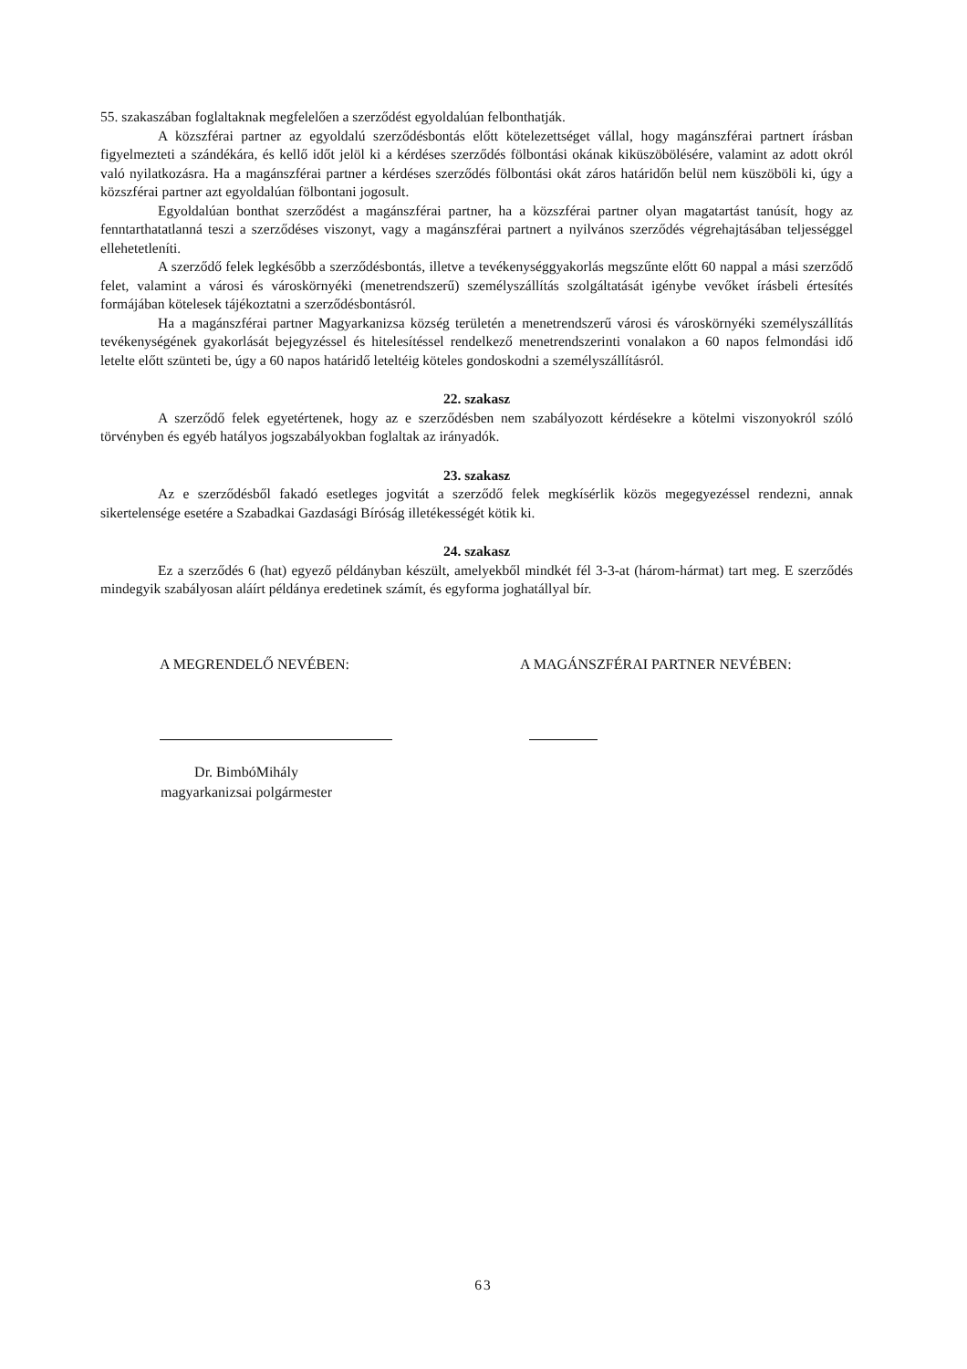55. szakaszában foglaltaknak megfelelően a szerződést egyoldalúan felbonthatják.
A közszférai partner az egyoldalú szerződésbontás előtt kötelezettséget vállal, hogy magánszférai partnert írásban figyelmezteti a szándékára, és kellő időt jelöl ki a kérdéses szerződés fölbontási okának kiküszöbölésére, valamint az adott okról való nyilatkozásra. Ha a magánszférai partner a kérdéses szerződés fölbontási okát záros határidőn belül nem küszöböli ki, úgy a közszférai partner azt egyoldalúan fölbontani jogosult.
Egyoldalúan bonthat szerződést a magánszférai partner, ha a közszférai partner olyan magatartást tanúsít, hogy az fenntarthatatlanná teszi a szerződéses viszonyt, vagy a magánszférai partnert a nyilvános szerződés végrehajtásában teljességgel ellehetetleníti.
A szerződő felek legkésőbb a szerződésbontás, illetve a tevékenységgyakorlás megszűnte előtt 60 nappal a mási szerződő felet, valamint a városi és városkörnyéki (menetrendszerű) személyszállítás szolgáltatását igénybe vevőket írásbeli értesítés formájában kötelesek tájékoztatni a szerződésbontásról.
Ha a magánszférai partner Magyarkanizsa község területén a menetrendszerű városi és városkörnyéki személyszállítás tevékenységének gyakorlását bejegyzéssel és hitelesítéssel rendelkező menetrendszerinti vonalakon a 60 napos felmondási idő letelte előtt szünteti be, úgy a 60 napos határidő leteltéig köteles gondoskodni a személyszállításról.
22. szakasz
A szerződő felek egyetértenek, hogy az e szerződésben nem szabályozott kérdésekre a kötelmi viszonyokról szóló törvényben és egyéb hatályos jogszabályokban foglaltak az irányadók.
23. szakasz
Az e szerződésből fakadó esetleges jogvitát a szerződő felek megkísérlik közös megegyezéssel rendezni, annak sikertelensége esetére a Szabadkai Gazdasági Bíróság illetékességét kötik ki.
24. szakasz
Ez a szerződés 6 (hat) egyező példányban készült, amelyekből mindkét fél 3-3-at (három-hármat) tart meg. E szerződés mindegyik szabályosan aláírt példánya eredetinek számít, és egyforma joghatállyal bír.
A MEGRENDELŐ NEVÉBEN: A MAGÁNSZFÉRAI PARTNER NEVÉBEN:
Dr. BimbóMihály
magyarkanizsai polgármester
63